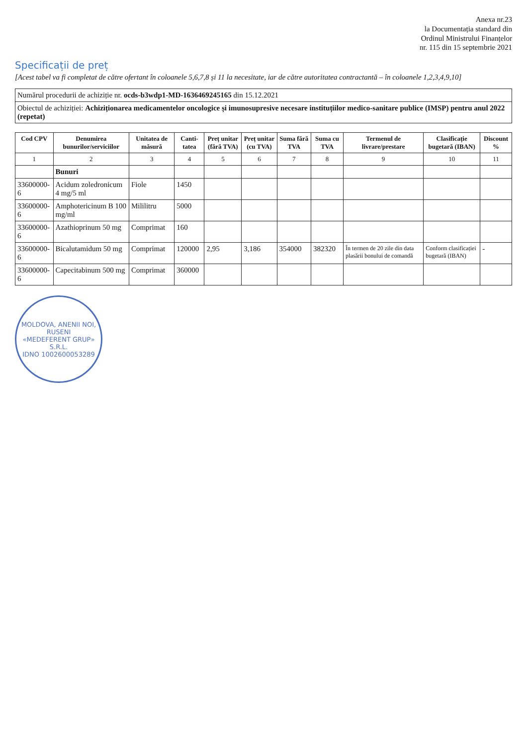Anexa nr.23
la Documentația standard din
Ordinul Ministrului Finanțelor
nr. 115 din 15 septembrie 2021
Specificații de preț
[Acest tabel va fi completat de către ofertant în coloanele 5,6,7,8 și 11 la necesitate, iar de către autoritatea contractantă – în coloanele 1,2,3,4,9,10]
| Numărul procedurii de achiziție nr. ocds-b3wdp1-MD-1636469245165 din 15.12.2021 |
| Obiectul de achiziției: Achiziționarea medicamentelor oncologice și imunosupresive necesare instituțiilor medico-sanitare publice (IMSP) pentru anul 2022 (repetat) |
| Cod CPV | Denumirea bunurilor/serviciilor | Unitatea de măsură | Canti-tatea | Preț unitar (fără TVA) | Preț unitar (cu TVA) | Suma fără TVA | Suma cu TVA | Termenul de livrare/prestare | Clasificație bugetară (IBAN) | Discount % |
| --- | --- | --- | --- | --- | --- | --- | --- | --- | --- | --- |
| 1 | 2 | 3 | 4 | 5 | 6 | 7 | 8 | 9 | 10 | 11 |
| | Bunuri | | | | | | | | | |
| 33600000-6 | Acidum zoledronicum 4 mg/5 ml | Fiole | 1450 | | | | | | | |
| 33600000-6 | Amphotericinum B 100 mg/ml | Mililitru | 5000 | | | | | | | |
| 33600000-6 | Azathioprinum 50 mg | Comprimat | 160 | | | | | | | |
| 33600000-6 | Bicalutamidum 50 mg | Comprimat | 120000 | 2,95 | 3,186 | 354000 | 382320 | În termen de 20 zile din data plasării bonului de comandă | Conform clasificației bugetară (IBAN) | - |
| 33600000-6 | Capecitabinum 500 mg | Comprimat | 360000 | | | | | | | |
MOLDOVA, ANENII NOI, RUSENI
«MEDEFERENT GRUP»
S.R.L.
IDNO 1002600053289